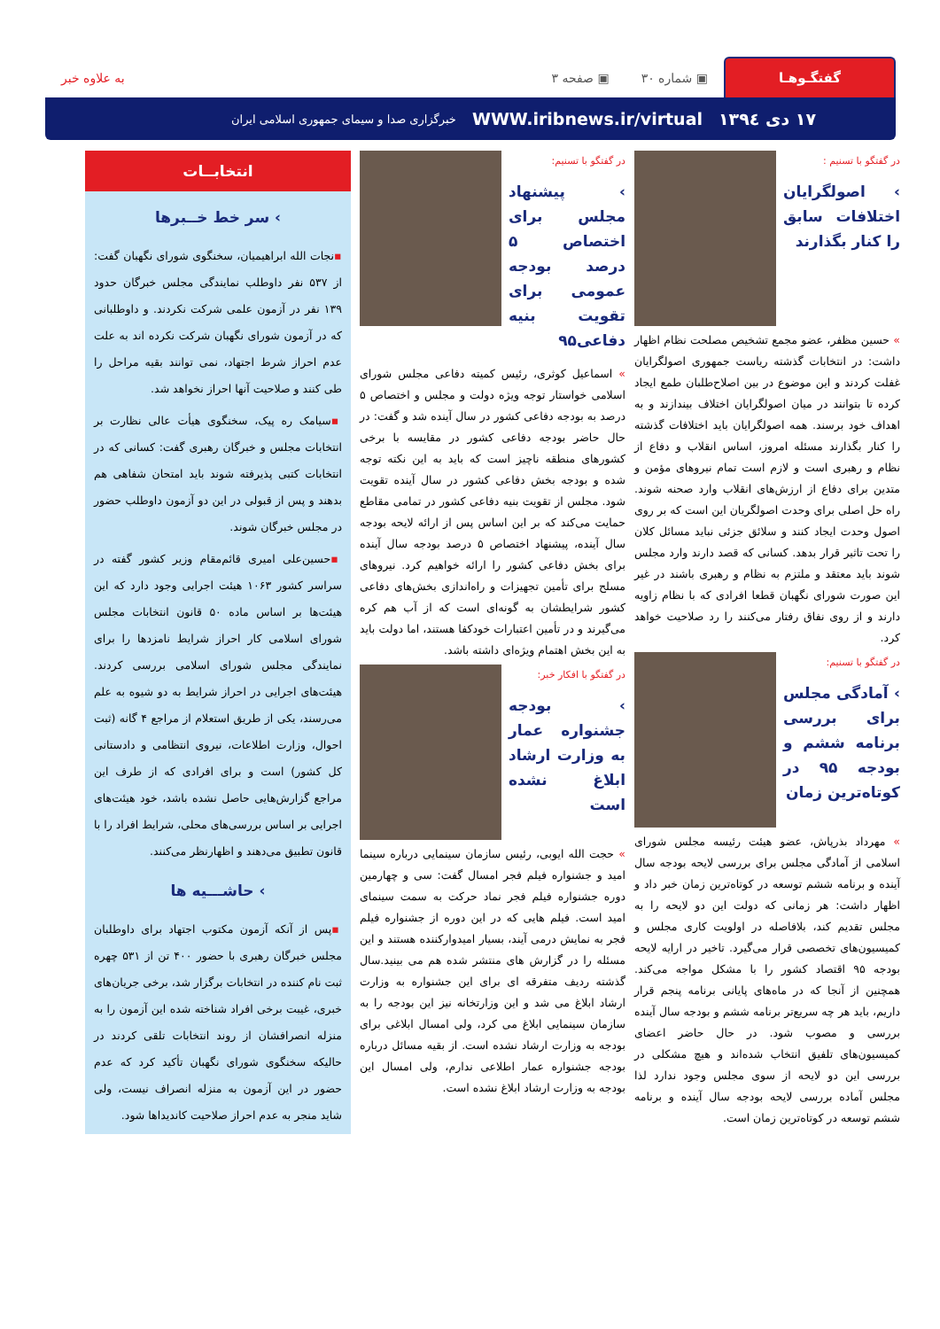گفتگـو‌هـا
▣ شماره ۳۰ ▣ صفحه ۳ به علاوه خبر
۱۷ دی ۱۳۹٤ WWW.iribnews.ir/virtual خبرگزاری صدا و سیمای جمهوری اسلامی ایران
در گفتگو با تسنیم :
› اصولگرایان اختلافات سابق را کنار بگذارند
» حسین مظفر، عضو مجمع تشخیص مصلحت نظام اظهار داشت: در انتخابات گذشته ریاست جمهوری اصولگرایان غفلت کردند و این موضوع در بین اصلاح‌طلبان طمع ایجاد کرده تا بتوانند در میان اصولگرایان اختلاف بیندازند و به اهداف خود برسند. همه اصولگرایان باید اختلافات گذشته را کنار بگذارند مسئله امروز، اساس انقلاب و دفاع از نظام و رهبری است و لازم است تمام نیروهای مؤمن و متدین برای دفاع از ارزش‌های انقلاب وارد صحنه شوند. راه حل اصلی برای وحدت اصولگریان این است که بر روی اصول وحدت ایجاد کنند و سلائق جزئی نباید مسائل کلان را تحت تاثیر قرار بدهد. کسانی که قصد دارند وارد مجلس شوند باید معتقد و ملتزم به نظام و رهبری باشند در غیر این صورت شورای نگهبان قطعا افرادی که با نظام زاویه دارند و از روی نفاق رفتار می‌کنند را رد صلاحیت خواهد کرد.
در گفتگو با تسنیم:
› آمادگی مجلس برای بررسی برنامه ششم و بودجه ۹۵ در کوتاه‌ترین زمان
» مهرداد بذرپاش، عضو هیئت رئیسه مجلس شورای اسلامی از آمادگی مجلس برای بررسی لایحه بودجه سال آینده و برنامه ششم توسعه در کوتاه‌ترین زمان خبر داد و اظهار داشت: هر زمانی که دولت این دو لایحه را به مجلس تقدیم کند، بلافاصله در اولویت کاری مجلس و کمیسیون‌های تخصصی قرار می‌گیرد. تاخیر در ارایه لایحه بودجه ۹۵ اقتصاد کشور را با مشکل مواجه می‌کند. همچنین از آنجا که در ماه‌های پایانی برنامه پنجم قرار داریم، باید هر چه سریع‌تر برنامه ششم و بودجه سال آینده بررسی و مصوب شود. در حال حاضر اعضای کمیسیون‌های تلفیق انتخاب شده‌اند و هیچ مشکلی در بررسی این دو لایحه از سوی مجلس وجود ندارد لذا مجلس آماده بررسی لایحه بودجه سال آینده و برنامه ششم توسعه در کوتاه‌ترین زمان است.
در گفتگو با تسنیم:
› پیشنهاد مجلس برای اختصاص ۵ درصد بودجه عمومی برای تقویت بنیه دفاعی۹۵
» اسماعیل کوثری، رئیس کمیته دفاعی مجلس شورای اسلامی خواستار توجه ویژه دولت و مجلس و اختصاص ۵ درصد به بودجه دفاعی کشور در سال آینده شد و گفت: در حال حاضر بودجه دفاعی کشور در مقایسه با برخی کشورهای منطقه ناچیز است که باید به این نکته توجه شده و بودجه بخش دفاعی کشور در سال آینده تقویت شود. مجلس از تقویت بنیه دفاعی کشور در تمامی مقاطع حمایت می‌کند که بر این اساس پس از ارائه لایحه بودجه سال آینده، پیشنهاد اختصاص ۵ درصد بودجه سال آینده برای بخش دفاعی کشور را ارائه خواهیم کرد. نیروهای مسلح برای تأمین تجهیزات و راه‌اندازی بخش‌های دفاعی کشور شرایطشان به گونه‌ای است که از آب هم کره می‌گیرند و در تأمین اعتبارات خودکفا هستند، اما دولت باید به این بخش اهتمام ویژه‌ای داشته باشد.
در گفتگو با افکار خبر:
› بودجه جشنواره عمار به وزارت ارشاد ابلاغ نشده است
» حجت الله ایوبی، رئیس سازمان سینمایی درباره سینما امید و جشنواره فیلم فجر امسال گفت: سی و چهارمین دوره جشنواره فیلم فجر نماد حرکت به سمت سینمای امید است. فیلم هایی که در این دوره از جشنواره فیلم فجر به نمایش درمی آیند، بسیار امیدوارکننده هستند و این مسئله را در گزارش های منتشر شده هم می بینید.سال گذشته ردیف متفرقه ای برای این جشنواره به وزارت ارشاد ابلاغ می شد و این وزارتخانه نیز این بودجه را به سازمان سینمایی ابلاغ می کرد، ولی امسال ابلاغی برای بودجه به وزارت ارشاد نشده است. از بقیه مسائل درباره بودجه جشنواره عمار اطلاعی ندارم، ولی امسال این بودجه به وزارت ارشاد ابلاغ نشده است.
انتخابــات
› سر خط خــبرها
▪نجات الله ابراهیمیان، سخنگوی شورای نگهبان گفت: از ۵۳۷ نفر داوطلب نمایندگی مجلس خبرگان حدود ۱۳۹ نفر در آزمون علمی شرکت نکردند. و داوطلبانی که در آزمون شورای نگهبان شرکت نکرده اند به علت عدم احراز شرط اجتهاد، نمی توانند بقیه مراحل را طی کنند و صلاحیت آنها احراز نخواهد شد.
▪سیامک ره پیک، سخنگوی هیأت عالی نظارت بر انتخابات مجلس و خبرگان رهبری گفت: کسانی که در انتخابات کتبی پذیرفته شوند باید امتحان شفاهی هم بدهند و پس از قبولی در این دو آزمون داوطلب حضور در مجلس خبرگان شوند.
▪حسین‌علی امیری قائم‌مقام وزیر کشور گفته در سراسر کشور ۱۰۶۳ هیئت اجرایی وجود دارد که این هیئت‌ها بر اساس ماده ۵۰ قانون انتخابات مجلس شورای اسلامی کار احراز شرایط نامزدها را برای نمایندگی مجلس شورای اسلامی بررسی کردند. هیئت‌های اجرایی در احراز شرایط به دو شیوه به علم می‌رسند، یکی از طریق استعلام از مراجع ۴ گانه (ثبت احوال، وزارت اطلاعات، نیروی انتظامی و دادستانی کل کشور) است و برای افرادی که از طرف این مراجع گزارش‌هایی حاصل نشده باشد، خود هیئت‌های اجرایی بر اساس بررسی‌های محلی، شرایط افراد را با قانون تطبیق می‌دهند و اظهارنظر می‌کنند.
› حاشـــیه ها
▪پس از آنکه آزمون مکتوب اجتهاد برای داوطلبان مجلس خبرگان رهبری با حضور ۴۰۰ تن از ۵۳۱ چهره ثبت نام کننده در انتخابات برگزار شد، برخی جریان‌های خبری، غیبت برخی افراد شناخته شده این آزمون را به منزله انصرافشان از روند انتخابات تلقی کردند در حالیکه سخنگوی شورای نگهبان تأکید کرد که عدم حضور در این آزمون به منزله انصراف نیست، ولی شاید منجر به عدم احراز صلاحیت کاندیداها شود.